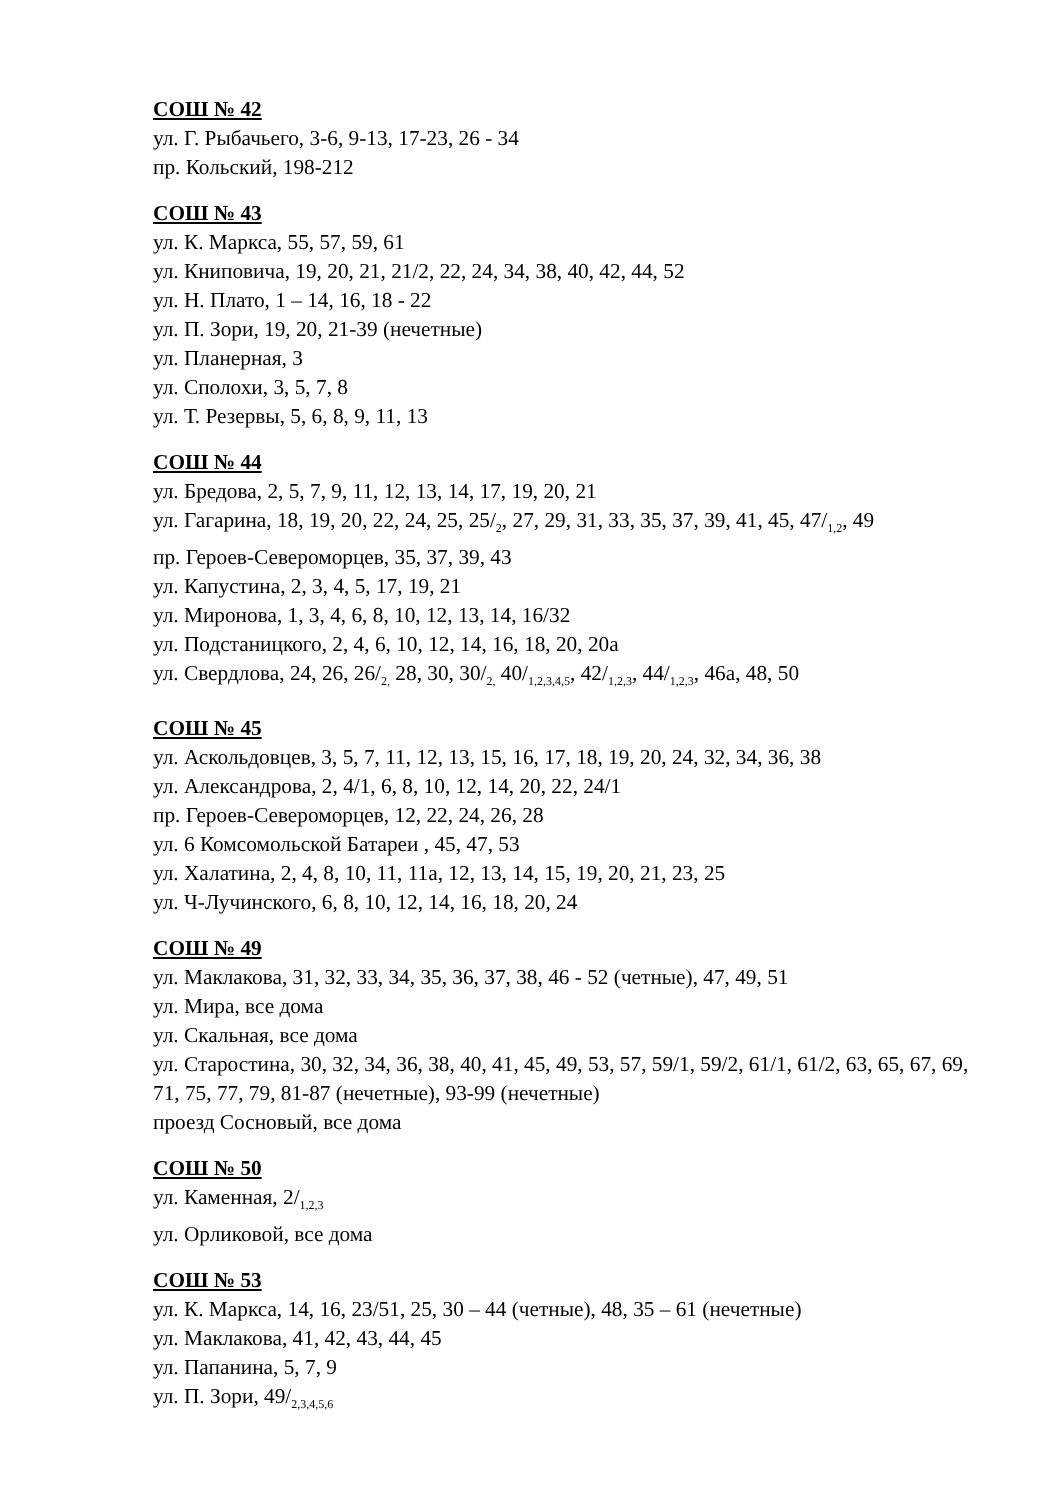СОШ № 42
ул. Г. Рыбачьего, 3-6, 9-13, 17-23, 26 - 34
пр. Кольский, 198-212
СОШ № 43
ул. К. Маркса, 55, 57, 59, 61
ул. Книповича, 19, 20, 21, 21/2, 22, 24, 34, 38, 40, 42, 44, 52
ул. Н. Плато, 1 – 14, 16, 18 - 22
ул. П. Зори, 19, 20, 21-39 (нечетные)
ул. Планерная, 3
ул. Сполохи, 3, 5, 7, 8
ул. Т. Резервы, 5, 6, 8, 9, 11, 13
СОШ № 44
ул. Бредова, 2, 5, 7, 9, 11, 12, 13, 14, 17, 19, 20, 21
ул. Гагарина, 18, 19, 20, 22, 24, 25, 25/<sub>2</sub>, 27, 29, 31, 33, 35, 37, 39, 41, 45, 47/<sub>1,2</sub>, 49
пр. Героев-Североморцев, 35, 37, 39, 43
ул. Капустина, 2, 3, 4, 5, 17, 19, 21
ул. Миронова, 1, 3, 4, 6, 8, 10, 12, 13, 14, 16/32
ул. Подстаницкого, 2, 4, 6, 10, 12, 14, 16, 18, 20, 20а
ул. Свердлова, 24, 26, 26/<sub>2,</sub> 28, 30, 30/<sub>2,</sub> 40/<sub>1,2,3,4,5</sub>, 42/<sub>1,2,3</sub>, 44/<sub>1,2,3</sub>, 46а, 48, 50
СОШ № 45
ул. Аскольдовцев, 3, 5, 7, 11, 12, 13, 15, 16, 17, 18, 19, 20, 24, 32, 34, 36, 38
ул. Александрова, 2, 4/1, 6, 8, 10, 12, 14, 20, 22, 24/1
пр. Героев-Североморцев, 12, 22, 24, 26, 28
ул. 6 Комсомольской Батареи , 45, 47, 53
ул. Халатина, 2, 4, 8, 10, 11, 11а, 12, 13, 14, 15, 19, 20, 21, 23, 25
ул. Ч-Лучинского, 6, 8, 10, 12, 14, 16, 18, 20, 24
СОШ № 49
ул. Маклакова, 31, 32, 33, 34, 35, 36, 37, 38, 46 - 52 (четные), 47, 49, 51
ул. Мира, все дома
ул. Скальная, все дома
ул. Старостина, 30, 32, 34, 36, 38, 40, 41, 45, 49, 53, 57, 59/1, 59/2, 61/1, 61/2, 63, 65, 67, 69, 71, 75, 77, 79, 81-87 (нечетные), 93-99 (нечетные)
проезд Сосновый, все дома
СОШ № 50
ул. Каменная, 2/<sub>1,2,3</sub>
ул. Орликовой, все дома
СОШ № 53
ул. К. Маркса, 14, 16, 23/51, 25, 30 – 44 (четные), 48, 35 – 61 (нечетные)
ул. Маклакова, 41, 42, 43, 44, 45
ул. Папанина, 5, 7, 9
ул. П. Зори, 49/<sub>2,3,4,5,6</sub>